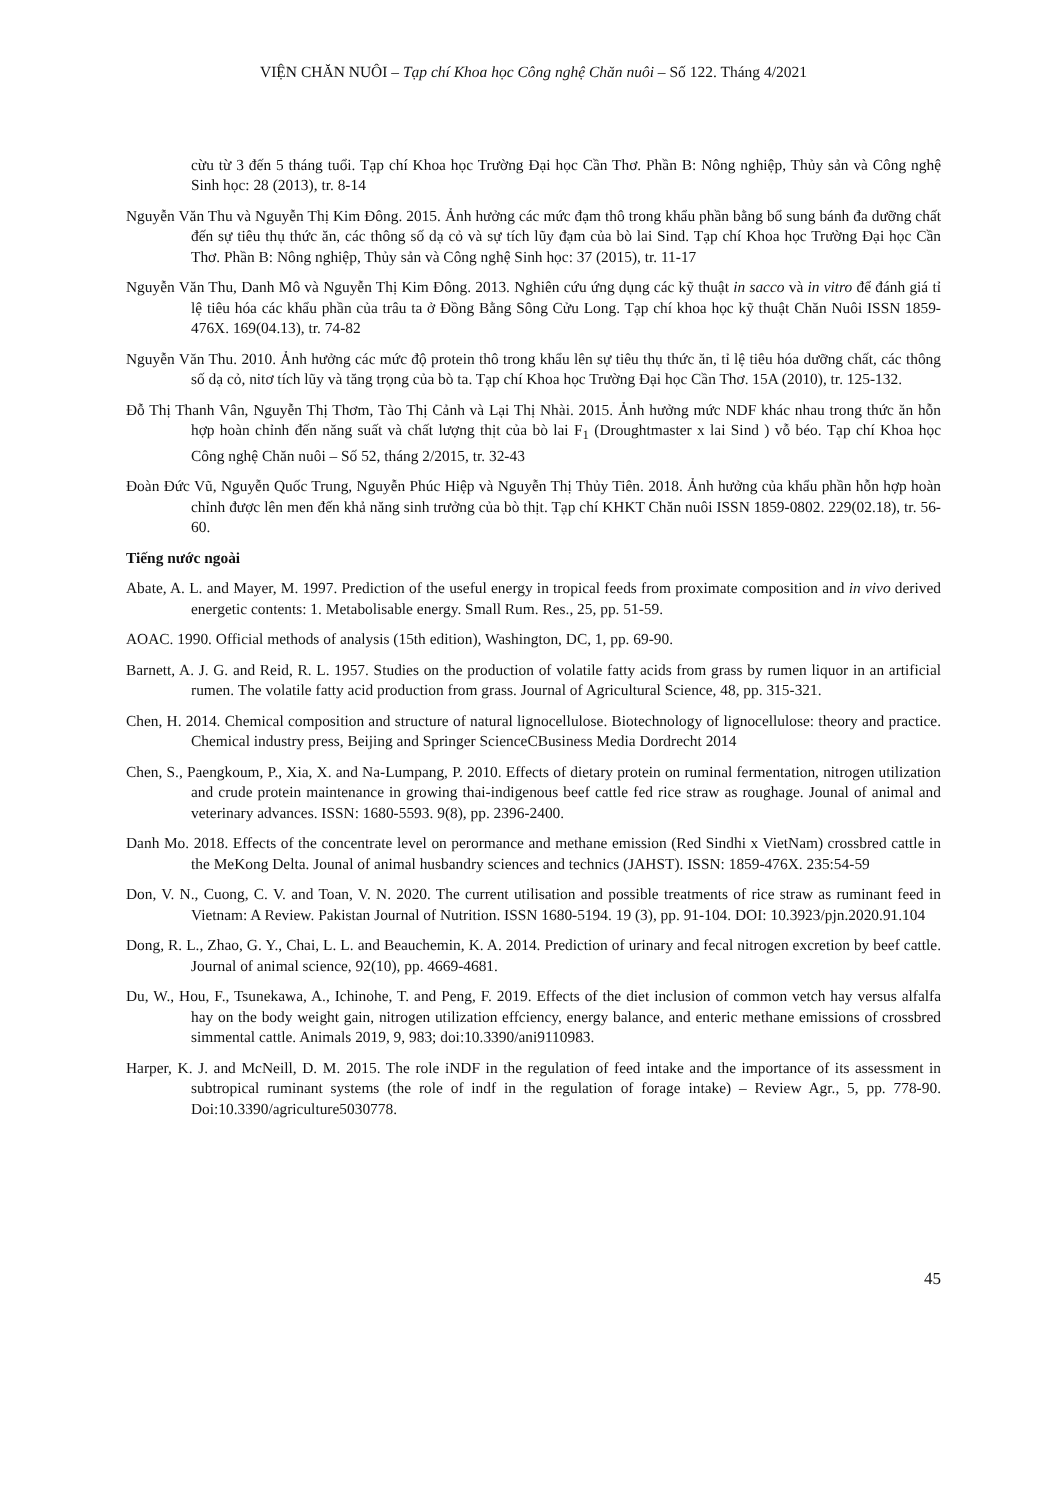VIỆN CHĂN NUÔI – Tạp chí Khoa học Công nghệ Chăn nuôi – Số 122. Tháng 4/2021
cừu từ 3 đến 5 tháng tuổi. Tạp chí Khoa học Trường Đại học Cần Thơ. Phần B: Nông nghiệp, Thủy sản và Công nghệ Sinh học: 28 (2013), tr. 8-14
Nguyễn Văn Thu và Nguyễn Thị Kim Đông. 2015. Ảnh hưởng các mức đạm thô trong khẩu phần bằng bổ sung bánh đa dưỡng chất đến sự tiêu thụ thức ăn, các thông số dạ cỏ và sự tích lũy đạm của bò lai Sind. Tạp chí Khoa học Trường Đại học Cần Thơ. Phần B: Nông nghiệp, Thủy sản và Công nghệ Sinh học: 37 (2015), tr. 11-17
Nguyễn Văn Thu, Danh Mô và Nguyễn Thị Kim Đông. 2013. Nghiên cứu ứng dụng các kỹ thuật in sacco và in vitro để đánh giá tỉ lệ tiêu hóa các khẩu phần của trâu ta ở Đồng Bằng Sông Cửu Long. Tạp chí khoa học kỹ thuật Chăn Nuôi ISSN 1859-476X. 169(04.13), tr. 74-82
Nguyễn Văn Thu. 2010. Ảnh hưởng các mức độ protein thô trong khẩu lên sự tiêu thụ thức ăn, tỉ lệ tiêu hóa dưỡng chất, các thông số dạ cỏ, nitơ tích lũy và tăng trọng của bò ta. Tạp chí Khoa học Trường Đại học Cần Thơ. 15A (2010), tr. 125-132.
Đỗ Thị Thanh Vân, Nguyễn Thị Thơm, Tào Thị Cảnh và Lại Thị Nhài. 2015. Ảnh hưởng mức NDF khác nhau trong thức ăn hỗn hợp hoàn chỉnh đến năng suất và chất lượng thịt của bò lai F<sub>1</sub> (Droughtmaster x lai Sind ) vỗ béo. Tạp chí Khoa học Công nghệ Chăn nuôi – Số 52, tháng 2/2015, tr. 32-43
Đoàn Đức Vũ, Nguyễn Quốc Trung, Nguyễn Phúc Hiệp và Nguyễn Thị Thủy Tiên. 2018. Ảnh hưởng của khẩu phần hỗn hợp hoàn chỉnh được lên men đến khả năng sinh trưởng của bò thịt. Tạp chí KHKT Chăn nuôi ISSN 1859-0802. 229(02.18), tr. 56-60.
Tiếng nước ngoài
Abate, A. L. and Mayer, M. 1997. Prediction of the useful energy in tropical feeds from proximate composition and in vivo derived energetic contents: 1. Metabolisable energy. Small Rum. Res., 25, pp. 51-59.
AOAC. 1990. Official methods of analysis (15th edition), Washington, DC, 1, pp. 69-90.
Barnett, A. J. G. and Reid, R. L. 1957. Studies on the production of volatile fatty acids from grass by rumen liquor in an artificial rumen. The volatile fatty acid production from grass. Journal of Agricultural Science, 48, pp. 315-321.
Chen, H. 2014. Chemical composition and structure of natural lignocellulose. Biotechnology of lignocellulose: theory and practice. Chemical industry press, Beijing and Springer ScienceCBusiness Media Dordrecht 2014
Chen, S., Paengkoum, P., Xia, X. and Na-Lumpang, P. 2010. Effects of dietary protein on ruminal fermentation, nitrogen utilization and crude protein maintenance in growing thai-indigenous beef cattle fed rice straw as roughage. Jounal of animal and veterinary advances. ISSN: 1680-5593. 9(8), pp. 2396-2400.
Danh Mo. 2018. Effects of the concentrate level on perormance and methane emission (Red Sindhi x VietNam) crossbred cattle in the MeKong Delta. Jounal of animal husbandry sciences and technics (JAHST). ISSN: 1859-476X. 235:54-59
Don, V. N., Cuong, C. V. and Toan, V. N. 2020. The current utilisation and possible treatments of rice straw as ruminant feed in Vietnam: A Review. Pakistan Journal of Nutrition. ISSN 1680-5194. 19 (3), pp. 91-104. DOI: 10.3923/pjn.2020.91.104
Dong, R. L., Zhao, G. Y., Chai, L. L. and Beauchemin, K. A. 2014. Prediction of urinary and fecal nitrogen excretion by beef cattle. Journal of animal science, 92(10), pp. 4669-4681.
Du, W., Hou, F., Tsunekawa, A., Ichinohe, T. and Peng, F. 2019. Effects of the diet inclusion of common vetch hay versus alfalfa hay on the body weight gain, nitrogen utilization effciency, energy balance, and enteric methane emissions of crossbred simmental cattle. Animals 2019, 9, 983; doi:10.3390/ani9110983.
Harper, K. J. and McNeill, D. M. 2015. The role iNDF in the regulation of feed intake and the importance of its assessment in subtropical ruminant systems (the role of indf in the regulation of forage intake) – Review Agr., 5, pp. 778-90. Doi:10.3390/agriculture5030778.
45